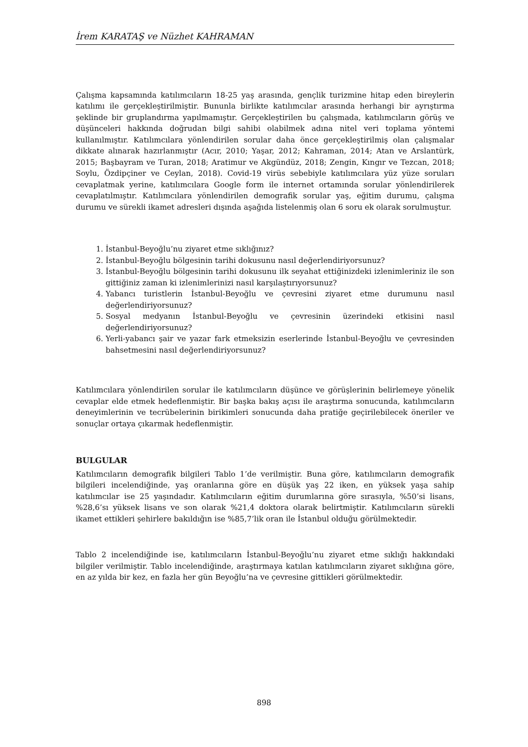İrem KARATAŞ ve Nüzhet KAHRAMAN
Çalışma kapsamında katılımcıların 18-25 yaş arasında, gençlik turizmine hitap eden bireylerin katılımı ile gerçekleştirilmiştir. Bununla birlikte katılımcılar arasında herhangi bir ayrıştırma şeklinde bir gruplandırma yapılmamıştır. Gerçekleştirilen bu çalışmada, katılımcıların görüş ve düşünceleri hakkında doğrudan bilgi sahibi olabilmek adına nitel veri toplama yöntemi kullanılmıştır. Katılımcılara yönlendirilen sorular daha önce gerçekleştirilmiş olan çalışmalar dikkate alınarak hazırlanmıştır (Acır, 2010; Yaşar, 2012; Kahraman, 2014; Atan ve Arslantürk, 2015; Başbayram ve Turan, 2018; Aratimur ve Akgündüz, 2018; Zengin, Kıngır ve Tezcan, 2018; Soylu, Özdipçiner ve Ceylan, 2018). Covid-19 virüs sebebiyle katılımcılara yüz yüze soruları cevaplatmak yerine, katılımcılara Google form ile internet ortamında sorular yönlendirilerek cevaplatılmıştır. Katılımcılara yönlendirilen demografik sorular yaş, eğitim durumu, çalışma durumu ve sürekli ikamet adresleri dışında aşağıda listelenmiş olan 6 soru ek olarak sorulmuştur.
1. İstanbul-Beyoğlu’nu ziyaret etme sıklığınız?
2. İstanbul-Beyoğlu bölgesinin tarihi dokusunu nasıl değerlendiriyorsunuz?
3. İstanbul-Beyoğlu bölgesinin tarihi dokusunu ilk seyahat ettiğinizdeki izlenimleriniz ile son gittiğiniz zaman ki izlenimlerinizi nasıl karşılaştırıyorsunuz?
4. Yabancı turistlerin İstanbul-Beyoğlu ve çevresini ziyaret etme durumunu nasıl değerlendiriyorsunuz?
5. Sosyal medyanın İstanbul-Beyoğlu ve çevresinin üzerindeki etkisini nasıl değerlendiriyorsunuz?
6. Yerli-yabancı şair ve yazar fark etmeksizin eserlerinde İstanbul-Beyoğlu ve çevresinden bahsetmesini nasıl değerlendiriyorsunuz?
Katılımcılara yönlendirilen sorular ile katılımcıların düşünce ve görüşlerinin belirlemeye yönelik cevaplar elde etmek hedeflenmiştir. Bir başka bakış açısı ile araştırma sonucunda, katılımcıların deneyimlerinin ve tecrübelerinin birikimleri sonucunda daha pratiğe geçirilebilecek öneriler ve sonuçlar ortaya çıkarmak hedeflenmiştir.
BULGULAR
Katılımcıların demografik bilgileri Tablo 1’de verilmiştir. Buna göre, katılımcıların demografik bilgileri incelendiğinde, yaş oranlarına göre en düşük yaş 22 iken, en yüksek yaşa sahip katılımcılar ise 25 yaşındadır. Katılımcıların eğitim durumlarına göre sırasıyla, %50’si lisans, %28,6’sı yüksek lisans ve son olarak %21,4 doktora olarak belirtmiştir. Katılımcıların sürekli ikamet ettikleri şehirlere bakıldığın ise %85,7’lik oran ile İstanbul olduğu görülmektedir.
Tablo 2 incelendiğinde ise, katılımcıların İstanbul-Beyoğlu’nu ziyaret etme sıklığı hakkındaki bilgiler verilmiştir. Tablo incelendiğinde, araştırmaya katılan katılımcıların ziyaret sıklığına göre, en az yılda bir kez, en fazla her gün Beyoğlu’na ve çevresine gittikleri görülmektedir.
898